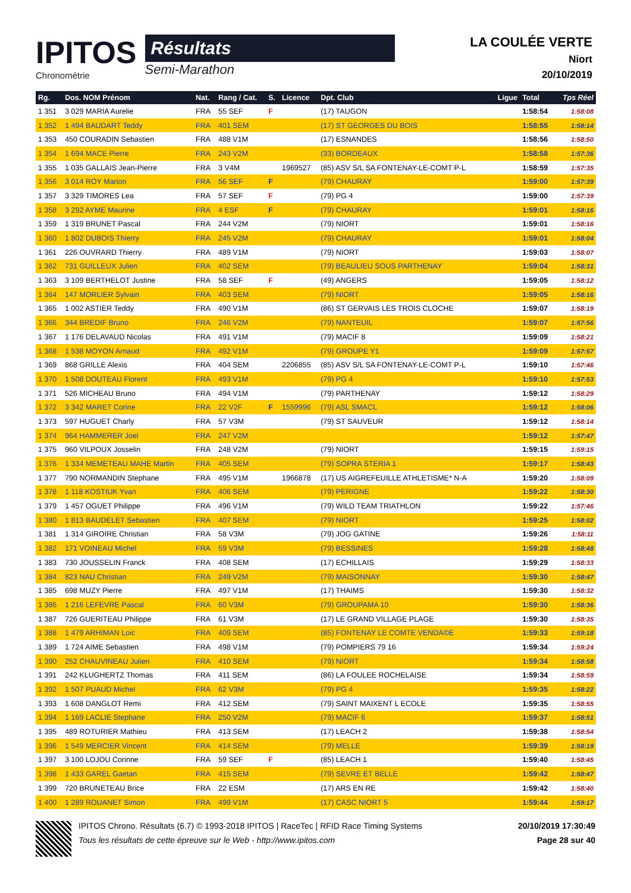IPITOS
Chronométrie
Résultats
Semi-Marathon
LA COULÉE VERTE
Niort
20/10/2019
| Rg. | Dos. NOM Prénom | Nat. | Rang / Cat. | S. | Licence | Dpt. Club | Ligue | Total | Tps Réel |
| --- | --- | --- | --- | --- | --- | --- | --- | --- | --- |
| 1 351 | 3 029 MARIA Aurelie | FRA | 55 SEF | F | | (17) TAUGON | | 1:58:54 | 1:58:08 |
| 1 352 | 1 494 BAUDART Teddy | FRA | 401 SEM | | | (17) ST GEORGES DU BOIS | | 1:58:55 | 1:58:14 |
| 1 353 | 450 COURADIN Sebastien | FRA | 488 V1M | | | (17) ESNANDES | | 1:58:56 | 1:58:50 |
| 1 354 | 1 694 MACE Pierre | FRA | 243 V2M | | | (33) BORDEAUX | | 1:58:58 | 1:57:36 |
| 1 355 | 1 035 GALLAIS Jean-Pierre | FRA | 3 V4M | | 1969527 | (85) ASV S/L SA FONTENAY-LE-COMT P-L | | 1:58:59 | 1:57:35 |
| 1 356 | 3 014 ROY Marion | FRA | 56 SEF | F | | (79) CHAURAY | | 1:59:00 | 1:57:39 |
| 1 357 | 3 329 TIMORES Lea | FRA | 57 SEF | F | | (79) PG 4 | | 1:59:00 | 1:57:39 |
| 1 358 | 3 292 AYME Maurine | FRA | 4 ESF | F | | (79) CHAURAY | | 1:59:01 | 1:58:16 |
| 1 359 | 1 319 BRUNET Pascal | FRA | 244 V2M | | | (79) NIORT | | 1:59:01 | 1:58:16 |
| 1 360 | 1 802 DUBOIS Thierry | FRA | 245 V2M | | | (79) CHAURAY | | 1:59:01 | 1:58:04 |
| 1 361 | 226 OUVRARD Thierry | FRA | 489 V1M | | | (79) NIORT | | 1:59:03 | 1:58:07 |
| 1 362 | 731 GUILLEUX Julien | FRA | 402 SEM | | | (79) BEAULIEU SOUS PARTHENAY | | 1:59:04 | 1:58:31 |
| 1 363 | 3 109 BERTHELOT Justine | FRA | 58 SEF | F | | (49) ANGERS | | 1:59:05 | 1:58:12 |
| 1 364 | 147 MORLIER Sylvain | FRA | 403 SEM | | | (79) NIORT | | 1:59:05 | 1:58:16 |
| 1 365 | 1 002 ASTIER Teddy | FRA | 490 V1M | | | (86) ST GERVAIS LES TROIS CLOCHE | | 1:59:07 | 1:58:19 |
| 1 366 | 344 BREDIF Bruno | FRA | 246 V2M | | | (79) NANTEUIL | | 1:59:07 | 1:57:56 |
| 1 367 | 1 176 DELAVAUD Nicolas | FRA | 491 V1M | | | (79) MACIF 8 | | 1:59:09 | 1:58:21 |
| 1 368 | 1 538 MOYON Arnaud | FRA | 492 V1M | | | (79) GROUPE Y1 | | 1:59:09 | 1:57:57 |
| 1 369 | 868 GRILLE Alexis | FRA | 404 SEM | | 2206855 | (85) ASV S/L SA FONTENAY-LE-COMT P-L | | 1:59:10 | 1:57:46 |
| 1 370 | 1 508 DOUTEAU Florent | FRA | 493 V1M | | | (79) PG 4 | | 1:59:10 | 1:57:53 |
| 1 371 | 526 MICHEAU Bruno | FRA | 494 V1M | | | (79) PARTHENAY | | 1:59:12 | 1:58:29 |
| 1 372 | 3 342 MARET Corine | FRA | 22 V2F | F | 1559996 | (79) ASL SMACL | | 1:59:12 | 1:58:06 |
| 1 373 | 597 HUGUET Charly | FRA | 57 V3M | | | (79) ST SAUVEUR | | 1:59:12 | 1:58:14 |
| 1 374 | 964 HAMMERER Joel | FRA | 247 V2M | | | | | 1:59:12 | 1:57:47 |
| 1 375 | 960 VILPOUX Josselin | FRA | 248 V2M | | | (79) NIORT | | 1:59:15 | 1:59:15 |
| 1 376 | 1 334 MEMETEAU MAHE Martin | FRA | 405 SEM | | | (79) SOPRA STERIA 1 | | 1:59:17 | 1:58:43 |
| 1 377 | 790 NORMANDIN Stephane | FRA | 495 V1M | | 1966878 | (17) US AIGREFEUILLE ATHLETISME* N-A | | 1:59:20 | 1:58:09 |
| 1 378 | 1 118 KOSTIUK Yvan | FRA | 406 SEM | | | (79) PERIGNE | | 1:59:22 | 1:58:30 |
| 1 379 | 1 457 OGUET Philippe | FRA | 496 V1M | | | (79) WILD TEAM TRIATHLON | | 1:59:22 | 1:57:46 |
| 1 380 | 1 813 BAUDELET Sebastien | FRA | 407 SEM | | | (79) NIORT | | 1:59:25 | 1:58:02 |
| 1 381 | 1 314 GIROIRE Christian | FRA | 58 V3M | | | (79) JOG GATINE | | 1:59:26 | 1:58:11 |
| 1 382 | 171 VOINEAU Michel | FRA | 59 V3M | | | (79) BESSINES | | 1:59:28 | 1:58:48 |
| 1 383 | 730 JOUSSELIN Franck | FRA | 408 SEM | | | (17) ECHILLAIS | | 1:59:29 | 1:58:33 |
| 1 384 | 823 NAU Christian | FRA | 249 V2M | | | (79) MAISONNAY | | 1:59:30 | 1:58:47 |
| 1 385 | 698 MUZY Pierre | FRA | 497 V1M | | | (17) THAIMS | | 1:59:30 | 1:58:32 |
| 1 386 | 1 216 LEFEVRE Pascal | FRA | 60 V3M | | | (79) GROUPAMA 10 | | 1:59:30 | 1:58:36 |
| 1 387 | 726 GUERITEAU Philippe | FRA | 61 V3M | | | (17) LE GRAND VILLAGE PLAGE | | 1:59:30 | 1:58:35 |
| 1 388 | 1 479 ARHIMAN Loic | FRA | 409 SEM | | | (85) FONTENAY LE COMTE VENDA©E | | 1:59:33 | 1:59:18 |
| 1 389 | 1 724 AIME Sebastien | FRA | 498 V1M | | | (79) POMPIERS 79 16 | | 1:59:34 | 1:59:24 |
| 1 390 | 252 CHAUVINEAU Julien | FRA | 410 SEM | | | (79) NIORT | | 1:59:34 | 1:58:58 |
| 1 391 | 242 KLUGHERTZ Thomas | FRA | 411 SEM | | | (86) LA FOULEE ROCHELAISE | | 1:59:34 | 1:58:59 |
| 1 392 | 1 507 PUAUD Michel | FRA | 62 V3M | | | (79) PG 4 | | 1:59:35 | 1:58:22 |
| 1 393 | 1 608 DANGLOT Remi | FRA | 412 SEM | | | (79) SAINT MAIXENT L ECOLE | | 1:59:35 | 1:58:55 |
| 1 394 | 1 169 LACLIE Stephane | FRA | 250 V2M | | | (79) MACIF 6 | | 1:59:37 | 1:58:51 |
| 1 395 | 489 ROTURIER Mathieu | FRA | 413 SEM | | | (17) LEACH 2 | | 1:59:38 | 1:58:54 |
| 1 396 | 1 549 MERCIER Vincent | FRA | 414 SEM | | | (79) MELLE | | 1:59:39 | 1:58:19 |
| 1 397 | 3 100 LOJOU Corinne | FRA | 59 SEF | F | | (85) LEACH 1 | | 1:59:40 | 1:58:45 |
| 1 398 | 1 433 GAREL Gaetan | FRA | 415 SEM | | | (79) SEVRE ET BELLE | | 1:59:42 | 1:58:47 |
| 1 399 | 720 BRUNETEAU Brice | FRA | 22 ESM | | | (17) ARS EN RE | | 1:59:42 | 1:58:40 |
| 1 400 | 1 289 ROUANET Simon | FRA | 499 V1M | | | (17) CASC NIORT 5 | | 1:59:44 | 1:59:17 |
IPITOS Chrono. Résultats (6.7) © 1993-2018 IPITOS | RaceTec | RFID Race Timing Systems
Tous les résultats de cette épreuve sur le Web - http://www.ipitos.com
20/10/2019 17:30:49
Page 28 sur 40